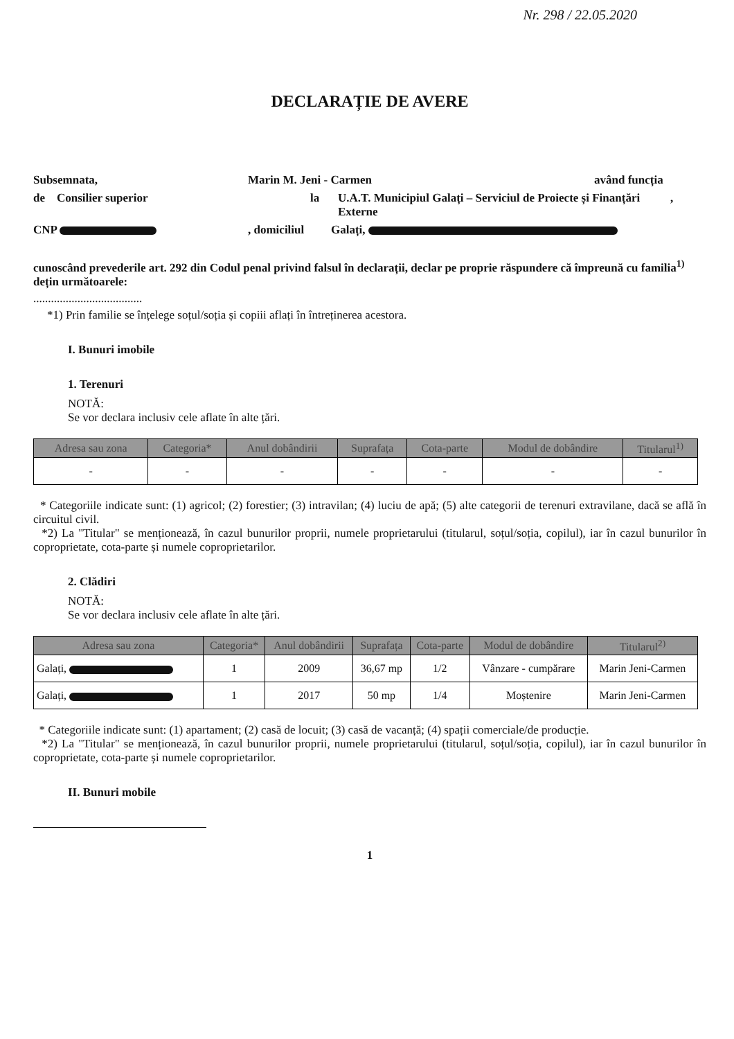Nr. 298 / 22.05.2020
DECLARAȚIE DE AVERE
Subsemnata, Marin M. Jeni - Carmen având funcția
de Consilier superior la U.A.T. Municipiul Galați – Serviciul de Proiecte și Finanțări Externe,
CNP , domiciliul Galați,
cunoscând prevederile art. 292 din Codul penal privind falsul în declarații, declar pe proprie răspundere că împreună cu familia<sup>1)</sup> dețin următoarele:
.....................................
*1) Prin familie se înțelege soțul/soția și copiii aflați în întreținerea acestora.
I. Bunuri imobile
1. Terenuri
NOTĂ:
Se vor declara inclusiv cele aflate în alte țări.
| Adresa sau zona | Categoria* | Anul dobândirii | Suprafața | Cota-parte | Modul de dobândire | Titularul<sup>1)</sup> |
| --- | --- | --- | --- | --- | --- | --- |
| - | - | - | - | - | - | - |
* Categoriile indicate sunt: (1) agricol; (2) forestier; (3) intravilan; (4) luciu de apă; (5) alte categorii de terenuri extravilane, dacă se află în circuitul civil.
*2) La "Titular" se menționează, în cazul bunurilor proprii, numele proprietarului (titularul, soțul/soția, copilul), iar în cazul bunurilor în coproprietate, cota-parte și numele coproprietarilor.
2. Clădiri
NOTĂ:
Se vor declara inclusiv cele aflate în alte țări.
| Adresa sau zona | Categoria* | Anul dobândirii | Suprafața | Cota-parte | Modul de dobândire | Titularul<sup>2)</sup> |
| --- | --- | --- | --- | --- | --- | --- |
| Galați, | 1 | 2009 | 36,67 mp | 1/2 | Vânzare - cumpărare | Marin Jeni-Carmen |
| Galați, | 1 | 2017 | 50 mp | 1/4 | Moștenire | Marin Jeni-Carmen |
* Categoriile indicate sunt: (1) apartament; (2) casă de locuit; (3) casă de vacanță; (4) spații comerciale/de producție.
*2) La "Titular" se menționează, în cazul bunurilor proprii, numele proprietarului (titularul, soțul/soția, copilul), iar în cazul bunurilor în coproprietate, cota-parte și numele coproprietarilor.
II. Bunuri mobile
1